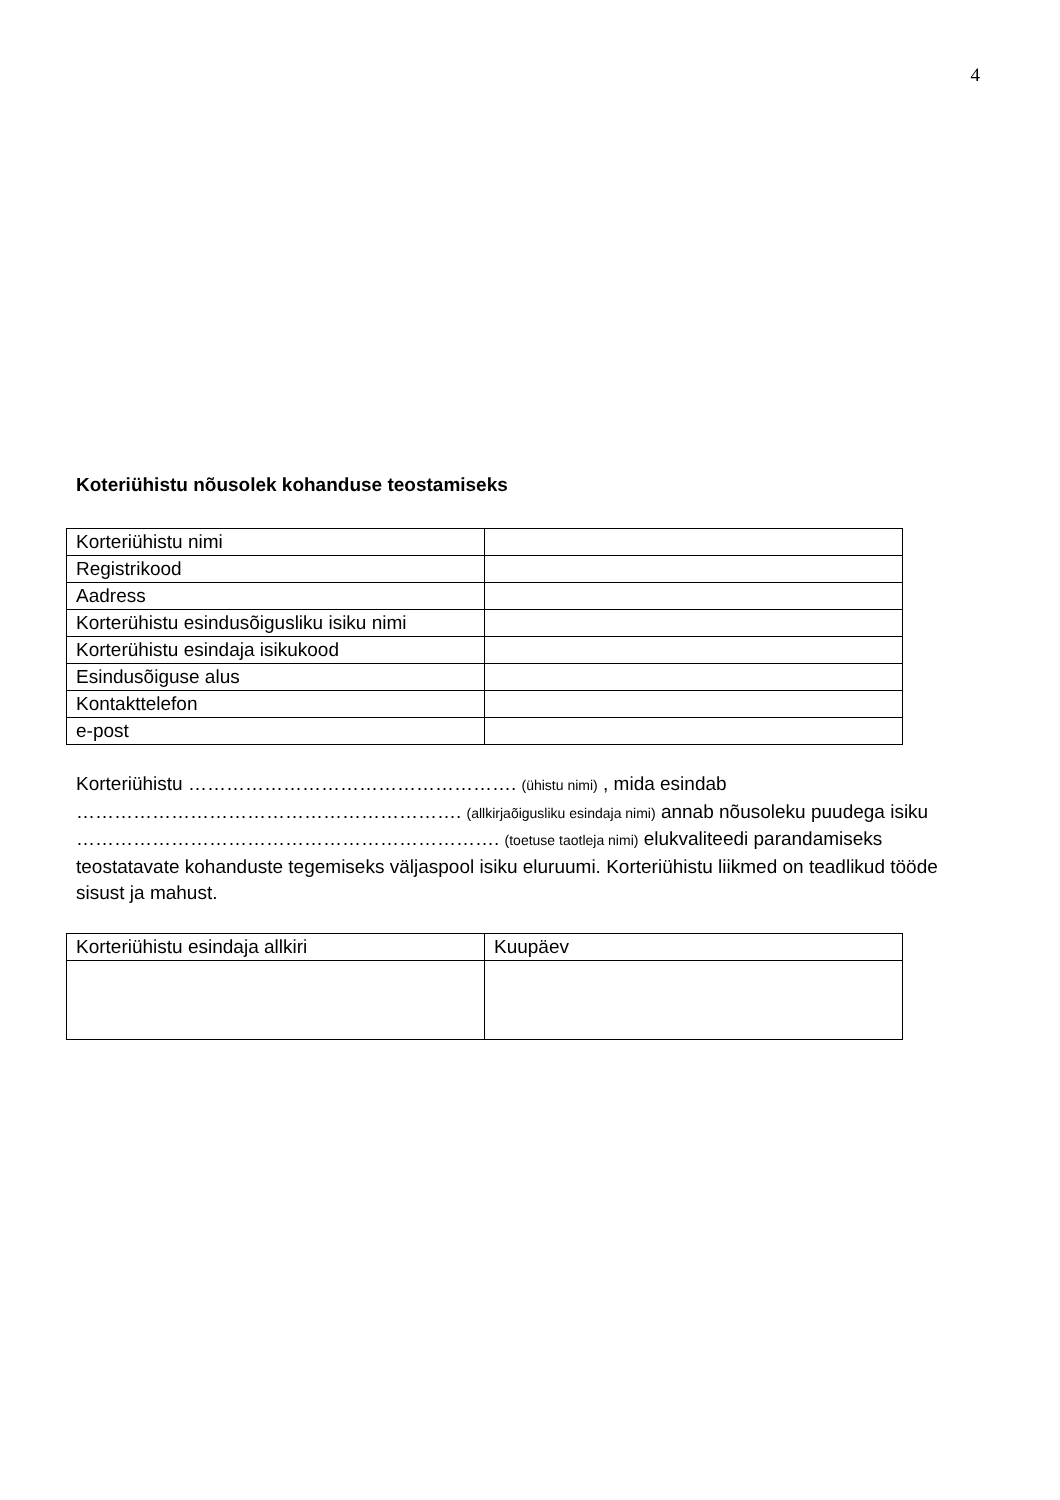4
Koteriühistu nõusolek kohanduse teostamiseks
| Korteriühistu nimi | |
| Registrikood | |
| Aadress | |
| Korterühistu esindusõigusliku isiku nimi | |
| Korterühistu esindaja isikukood | |
| Esindusõiguse alus | |
| Kontakttelefon | |
| e-post | |
Korteriühistu ……………………………………………. (ühistu nimi) , mida esindab ……………………………………………………. (allkirjaõigusliku esindaja nimi) annab nõusoleku puudega isiku …………………………………………………………. (toetuse taotleja nimi) elukvaliteedi parandamiseks teostatavate kohanduste tegemiseks väljaspool isiku eluruumi. Korteriühistu liikmed on teadlikud tööde sisust ja mahust.
| Korteriühistu esindaja allkiri | Kuupäev |